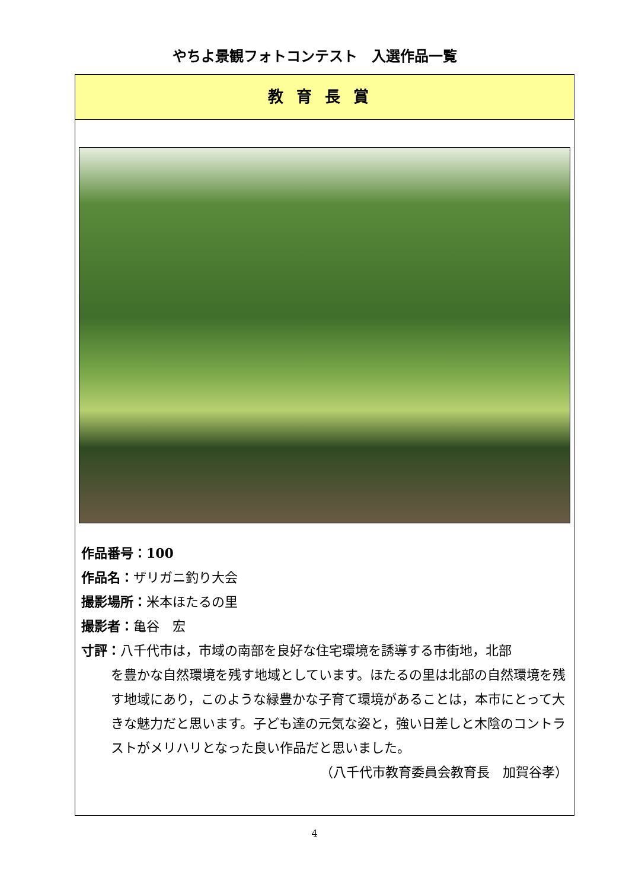やちよ景観フォトコンテスト　入選作品一覧
教育長賞
作品番号：100
作品名：ザリガニ釣り大会
撮影場所：米本ほたるの里
撮影者：亀谷　宏
寸評：八千代市は，市域の南部を良好な住宅環境を誘導する市街地，北部
を豊かな自然環境を残す地域としています。ほたるの里は北部の自然環境を残す地域にあり，このような緑豊かな子育て環境があることは，本市にとって大きな魅力だと思います。子ども達の元気な姿と，強い日差しと木陰のコントラストがメリハリとなった良い作品だと思いました。
（八千代市教育委員会教育長　加賀谷孝）
4